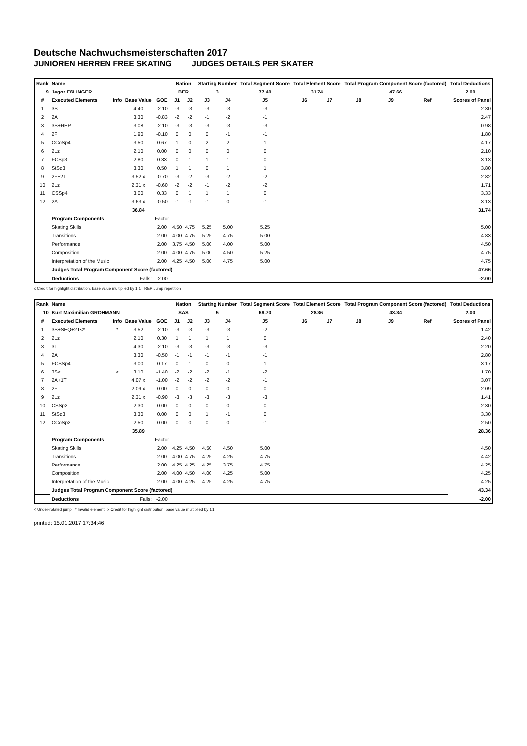Deutsche Nachwuchsmeisterschaften 2017
JUNIOREN HERREN FREE SKATING JUDGES DETAILS PER SKATER
| Rank | Name | | | | Nation | | Starting Number | | Total Segment Score | Total Element Score | | Total Program Component Score (factored) | | | Total Deductions |
| --- | --- | --- | --- | --- | --- | --- | --- | --- | --- | --- | --- | --- | --- | --- | --- |
| 9 | Jegor EßLINGER | | | | BER | | 3 | | 77.40 | 31.74 | | 47.66 | | | 2.00 |
| # | Executed Elements | Info | Base Value | GOE | J1 | J2 | J3 | J4 | J5 | J6 | J7 | J8 | J9 | Ref | Scores of Panel |
| 1 | 3S | | 4.40 | -2.10 | -3 | -3 | -3 | -3 | -3 | | | | | | 2.30 |
| 2 | 2A | | 3.30 | -0.83 | -2 | -2 | -1 | -2 | -1 | | | | | | 2.47 |
| 3 | 3S+REP | | 3.08 | -2.10 | -3 | -3 | -3 | -3 | -3 | | | | | | 0.98 |
| 4 | 2F | | 1.90 | -0.10 | 0 | 0 | 0 | -1 | -1 | | | | | | 1.80 |
| 5 | CCoSp4 | | 3.50 | 0.67 | 1 | 0 | 2 | 2 | 1 | | | | | | 4.17 |
| 6 | 2Lz | | 2.10 | 0.00 | 0 | 0 | 0 | 0 | 0 | | | | | | 2.10 |
| 7 | FCSp3 | | 2.80 | 0.33 | 0 | 1 | 1 | 1 | 0 | | | | | | 3.13 |
| 8 | StSq3 | | 3.30 | 0.50 | 1 | 1 | 0 | 1 | 1 | | | | | | 3.80 |
| 9 | 2F+2T | | 3.52 x | -0.70 | -3 | -2 | -3 | -2 | -2 | | | | | | 2.82 |
| 10 | 2Lz | | 2.31 x | -0.60 | -2 | -2 | -1 | -2 | -2 | | | | | | 1.71 |
| 11 | CSSp4 | | 3.00 | 0.33 | 0 | 1 | 1 | 1 | 0 | | | | | | 3.33 |
| 12 | 2A | | 3.63 x | -0.50 | -1 | -1 | -1 | 0 | -1 | | | | | | 3.13 |
| | | | 36.84 | | | | | | | | | | | | 31.74 |
| | Program Components | | | Factor | | | | | | | | | | | |
| | Skating Skills | | | 2.00 | 4.50 | 4.75 | 5.25 | 5.00 | 5.25 | | | | | | 5.00 |
| | Transitions | | | 2.00 | 4.00 | 4.75 | 5.25 | 4.75 | 5.00 | | | | | | 4.83 |
| | Performance | | | 2.00 | 3.75 | 4.50 | 5.00 | 4.00 | 5.00 | | | | | | 4.50 |
| | Composition | | | 2.00 | 4.00 | 4.75 | 5.00 | 4.50 | 5.25 | | | | | | 4.75 |
| | Interpretation of the Music | | | 2.00 | 4.25 | 4.50 | 5.00 | 4.75 | 5.00 | | | | | | 4.75 |
| | Judges Total Program Component Score (factored) | | | | | | | | | | | | | | 47.66 |
| | Deductions | Falls: | | -2.00 | | | | | | | | | | | -2.00 |
x Credit for highlight distribution, base value multiplied by 1.1 REP Jump repetition
| Rank | Name | | | | Nation | | Starting Number | | Total Segment Score | Total Element Score | | Total Program Component Score (factored) | | | Total Deductions |
| --- | --- | --- | --- | --- | --- | --- | --- | --- | --- | --- | --- | --- | --- | --- | --- |
| 10 | Kurt Maximilian GROHMANN | | | | SAS | | 5 | | 69.70 | 28.36 | | 43.34 | | | 2.00 |
| # | Executed Elements | Info | Base Value | GOE | J1 | J2 | J3 | J4 | J5 | J6 | J7 | J8 | J9 | Ref | Scores of Panel |
| 1 | 3S+SEQ+2T<* | * | 3.52 | -2.10 | -3 | -3 | -3 | -3 | -2 | | | | | | 1.42 |
| 2 | 2Lz | | 2.10 | 0.30 | 1 | 1 | 1 | 1 | 0 | | | | | | 2.40 |
| 3 | 3T | | 4.30 | -2.10 | -3 | -3 | -3 | -3 | -3 | | | | | | 2.20 |
| 4 | 2A | | 3.30 | -0.50 | -1 | -1 | -1 | -1 | -1 | | | | | | 2.80 |
| 5 | FCSSp4 | | 3.00 | 0.17 | 0 | 1 | 0 | 0 | 1 | | | | | | 3.17 |
| 6 | 3S< | < | 3.10 | -1.40 | -2 | -2 | -2 | -1 | -2 | | | | | | 1.70 |
| 7 | 2A+1T | | 4.07 x | -1.00 | -2 | -2 | -2 | -2 | -1 | | | | | | 3.07 |
| 8 | 2F | | 2.09 x | 0.00 | 0 | 0 | 0 | 0 | 0 | | | | | | 2.09 |
| 9 | 2Lz | | 2.31 x | -0.90 | -3 | -3 | -3 | -3 | -3 | | | | | | 1.41 |
| 10 | CSSp2 | | 2.30 | 0.00 | 0 | 0 | 0 | 0 | 0 | | | | | | 2.30 |
| 11 | StSq3 | | 3.30 | 0.00 | 0 | 0 | 1 | -1 | 0 | | | | | | 3.30 |
| 12 | CCoSp2 | | 2.50 | 0.00 | 0 | 0 | 0 | 0 | -1 | | | | | | 2.50 |
| | | | 35.89 | | | | | | | | | | | | 28.36 |
| | Program Components | | | Factor | | | | | | | | | | | |
| | Skating Skills | | | 2.00 | 4.25 | 4.50 | 4.50 | 4.50 | 5.00 | | | | | | 4.50 |
| | Transitions | | | 2.00 | 4.00 | 4.75 | 4.25 | 4.25 | 4.75 | | | | | | 4.42 |
| | Performance | | | 2.00 | 4.25 | 4.25 | 4.25 | 3.75 | 4.75 | | | | | | 4.25 |
| | Composition | | | 2.00 | 4.00 | 4.50 | 4.00 | 4.25 | 5.00 | | | | | | 4.25 |
| | Interpretation of the Music | | | 2.00 | 4.00 | 4.25 | 4.25 | 4.25 | 4.75 | | | | | | 4.25 |
| | Judges Total Program Component Score (factored) | | | | | | | | | | | | | | 43.34 |
| | Deductions | Falls: | | -2.00 | | | | | | | | | | | -2.00 |
< Under-rotated jump * Invalid element x Credit for highlight distribution, base value multiplied by 1.1
printed: 15.01.2017 17:34:46